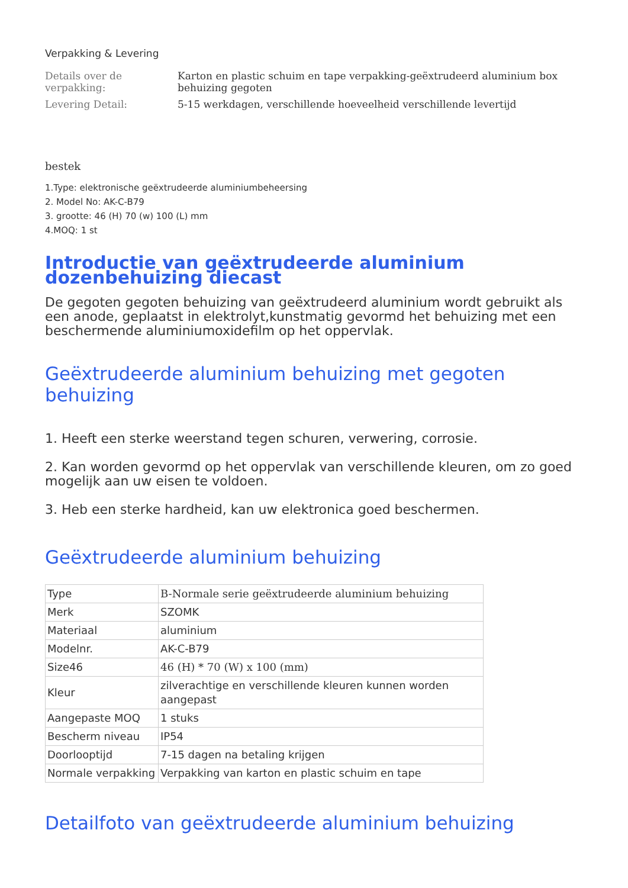Verpakking & Levering
| Details over de verpakking: | Karton en plastic schuim en tape verpakking-geëxtrudeerd aluminium box behuizing gegoten |
| Levering Detail: | 5-15 werkdagen, verschillende hoeveelheid verschillende levertijd |
bestek
1.Type: elektronische geëxtrudeerde aluminiumbeheersing
2. Model No: AK-C-B79
3. grootte: 46 (H) 70 (w) 100 (L) mm
4.MOQ: 1 st
Introductie van geëxtrudeerde aluminium dozenbehuizing diecast
De gegoten gegoten behuizing van geëxtrudeerd aluminium wordt gebruikt als een anode, geplaatst in elektrolyt,kunstmatig gevormd het behuizing met een beschermende aluminiumoxidefilm op het oppervlak.
Geëxtrudeerde aluminium behuizing met gegoten behuizing
1. Heeft een sterke weerstand tegen schuren, verwering, corrosie.
2. Kan worden gevormd op het oppervlak van verschillende kleuren, om zo goed mogelijk aan uw eisen te voldoen.
3. Heb een sterke hardheid, kan uw elektronica goed beschermen.
Geëxtrudeerde aluminium behuizing
| Type | B-Normale serie geëxtrudeerde aluminium behuizing |
| Merk | SZOMK |
| Materiaal | aluminium |
| Modelnr. | AK-C-B79 |
| Size46 | 46 (H) * 70 (W) x 100 (mm) |
| Kleur | zilverachtige en verschillende kleuren kunnen worden aangepast |
| Aangepaste MOQ | 1 stuks |
| Bescherm niveau | IP54 |
| Doorlooptijd | 7-15 dagen na betaling krijgen |
| Normale verpakking | Verpakking van karton en plastic schuim en tape |
Detailfoto van geëxtrudeerde aluminium behuizing